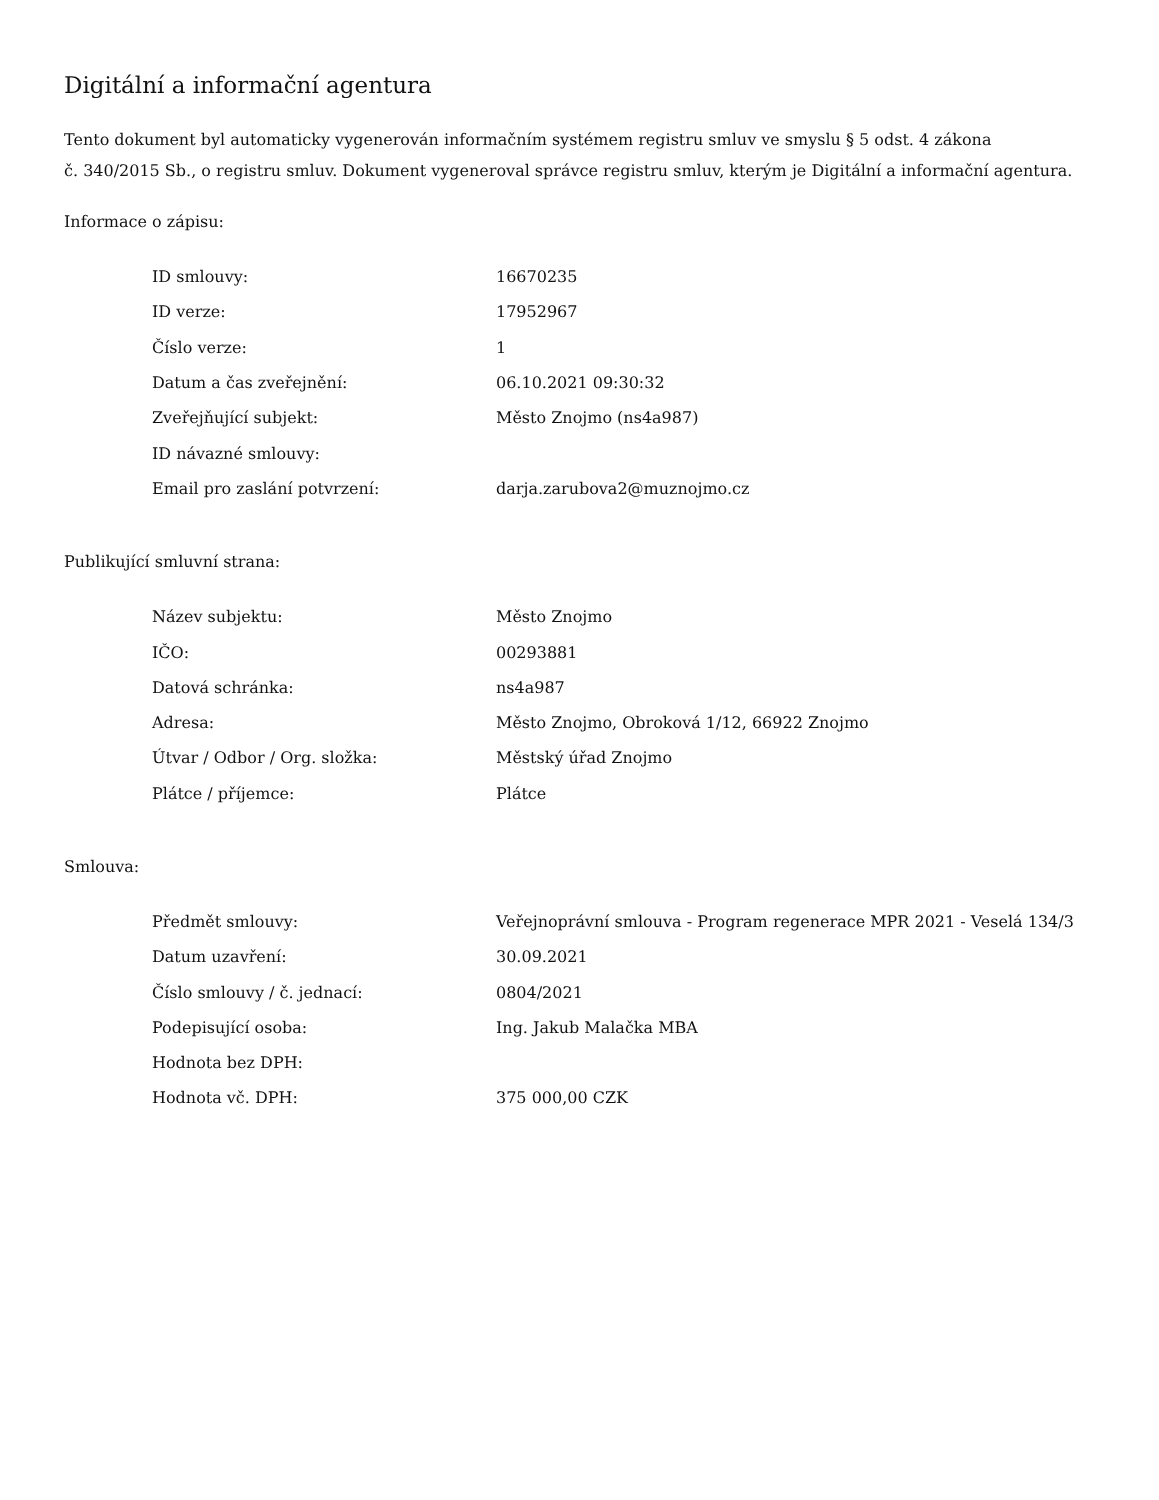Digitální a informační agentura
Tento dokument byl automaticky vygenerován informačním systémem registru smluv ve smyslu § 5 odst. 4 zákona
č. 340/2015 Sb., o registru smluv. Dokument vygeneroval správce registru smluv, kterým je Digitální a informační agentura.
Informace o zápisu:
| ID smlouvy: | 16670235 |
| ID verze: | 17952967 |
| Číslo verze: | 1 |
| Datum a čas zveřejnění: | 06.10.2021 09:30:32 |
| Zveřejňující subjekt: | Město Znojmo (ns4a987) |
| ID návazné smlouvy: | |
| Email pro zaslání potvrzení: | darja.zarubova2@muznojmo.cz |
Publikující smluvní strana:
| Název subjektu: | Město Znojmo |
| IČO: | 00293881 |
| Datová schránka: | ns4a987 |
| Adresa: | Město Znojmo, Obroková 1/12, 66922 Znojmo |
| Útvar / Odbor / Org. složka: | Městský úřad Znojmo |
| Plátce / příjemce: | Plátce |
Smlouva:
| Předmět smlouvy: | Veřejnoprávní smlouva - Program regenerace MPR 2021 - Veselá 134/3 |
| Datum uzavření: | 30.09.2021 |
| Číslo smlouvy / č. jednací: | 0804/2021 |
| Podepisující osoba: | Ing. Jakub Malačka MBA |
| Hodnota bez DPH: | |
| Hodnota vč. DPH: | 375 000,00 CZK |